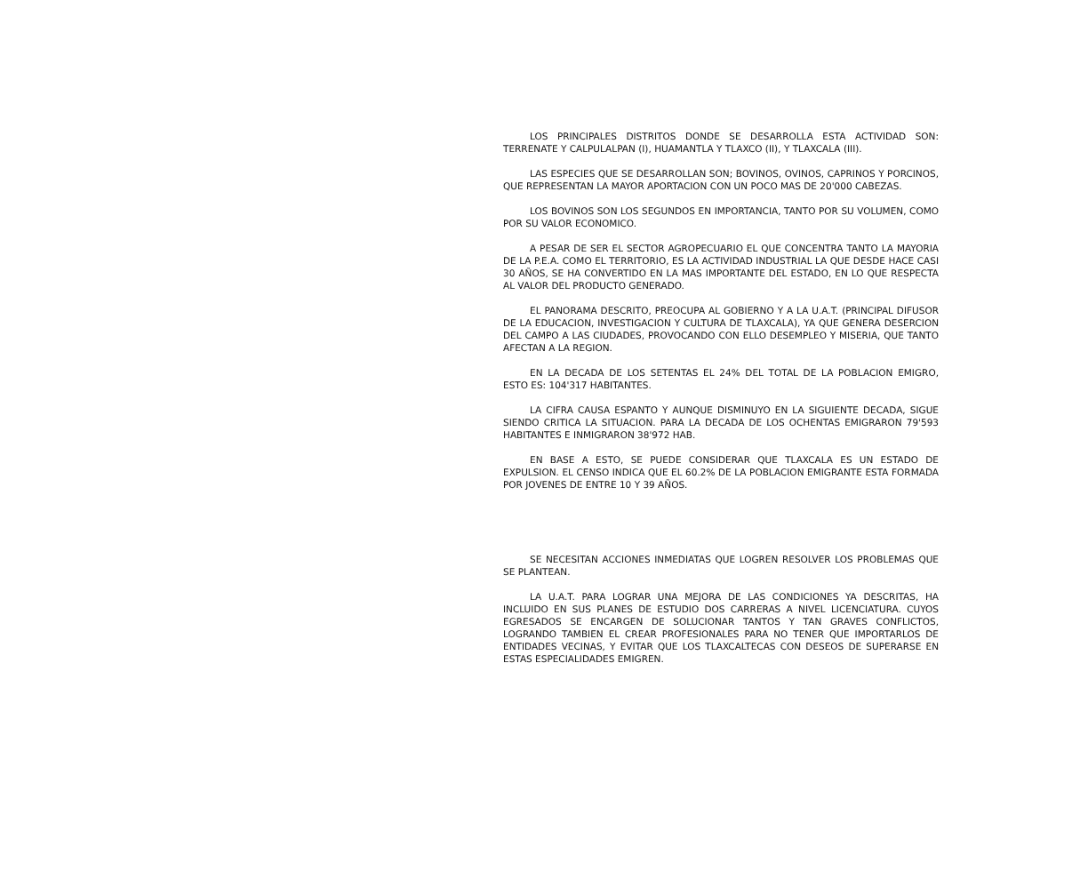LOS PRINCIPALES DISTRITOS DONDE SE DESARROLLA ESTA ACTIVIDAD SON: TERRENATE Y CALPULALPAN (I), HUAMANTLA Y TLAXCO (II), Y TLAXCALA (III).
LAS ESPECIES QUE SE DESARROLLAN SON; BOVINOS, OVINOS, CAPRINOS Y PORCINOS, QUE REPRESENTAN LA MAYOR APORTACION CON UN POCO MAS DE 20'000 CABEZAS.
LOS BOVINOS SON LOS SEGUNDOS EN IMPORTANCIA, TANTO POR SU VOLUMEN, COMO POR SU VALOR ECONOMICO.
A PESAR DE SER EL SECTOR AGROPECUARIO EL QUE CONCENTRA TANTO LA MAYORIA DE LA P.E.A. COMO EL TERRITORIO, ES LA ACTIVIDAD INDUSTRIAL LA QUE DESDE HACE CASI 30 AÑOS, SE HA CONVERTIDO EN LA MAS IMPORTANTE DEL ESTADO, EN LO QUE RESPECTA AL VALOR DEL PRODUCTO GENERADO.
EL PANORAMA DESCRITO, PREOCUPA AL GOBIERNO Y A LA U.A.T. (PRINCIPAL DIFUSOR DE LA EDUCACION, INVESTIGACION Y CULTURA DE TLAXCALA), YA QUE GENERA DESERCION DEL CAMPO A LAS CIUDADES, PROVOCANDO CON ELLO DESEMPLEO Y MISERIA, QUE TANTO AFECTAN A LA REGION.
EN LA DECADA DE LOS SETENTAS EL 24% DEL TOTAL DE LA POBLACION EMIGRO, ESTO ES: 104'317 HABITANTES.
LA CIFRA CAUSA ESPANTO Y AUNQUE DISMINUYO EN LA SIGUIENTE DECADA, SIGUE SIENDO CRITICA LA SITUACION. PARA LA DECADA DE LOS OCHENTAS EMIGRARON 79'593 HABITANTES E INMIGRARON 38'972 HAB.
EN BASE A ESTO, SE PUEDE CONSIDERAR QUE TLAXCALA ES UN ESTADO DE EXPULSION. EL CENSO INDICA QUE EL 60.2% DE LA POBLACION EMIGRANTE ESTA FORMADA POR JOVENES DE ENTRE 10 Y 39 AÑOS.
SE NECESITAN ACCIONES INMEDIATAS QUE LOGREN RESOLVER LOS PROBLEMAS QUE SE PLANTEAN.
LA U.A.T. PARA LOGRAR UNA MEJORA DE LAS CONDICIONES YA DESCRITAS, HA INCLUIDO EN SUS PLANES DE ESTUDIO DOS CARRERAS A NIVEL LICENCIATURA. CUYOS EGRESADOS SE ENCARGEN DE SOLUCIONAR TANTOS Y TAN GRAVES CONFLICTOS, LOGRANDO TAMBIEN EL CREAR PROFESIONALES PARA NO TENER QUE IMPORTARLOS DE ENTIDADES VECINAS, Y EVITAR QUE LOS TLAXCALTECAS CON DESEOS DE SUPERARSE EN ESTAS ESPECIALIDADES EMIGREN.